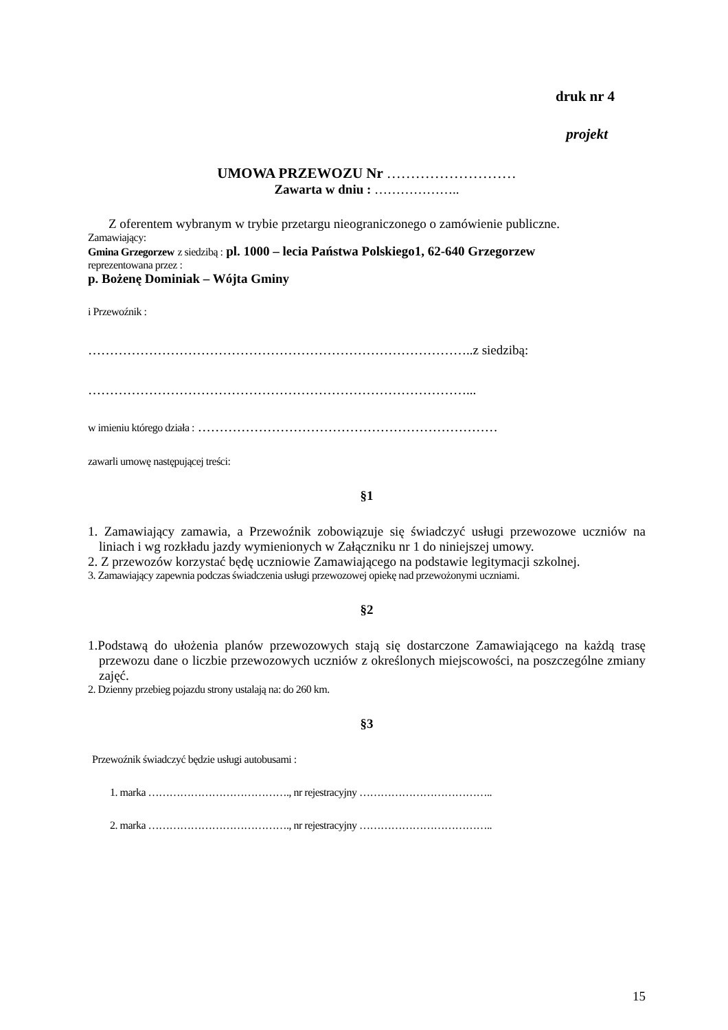druk nr 4
projekt
UMOWA PRZEWOZU Nr ………………………
Zawarta w dniu : ………………..
Z oferentem wybranym w trybie przetargu nieograniczonego o zamówienie publiczne.
Zamawiający:
Gmina Grzegorzew z siedzibą : pl. 1000 – lecia Państwa Polskiego1, 62-640 Grzegorzew
reprezentowana przez :
p. Bożenę Dominiak – Wójta Gminy
i Przewoźnik :
……………………………………………………………………………..z siedzibą:
……………………………………………………………………………...
w imieniu którego działa : ……………………………………………………………
zawarli umowę następującej treści:
§1
1. Zamawiający zamawia, a Przewoźnik zobowiązuje się świadczyć usługi przewozowe uczniów na liniach i wg rozkładu jazdy wymienionych w Załączniku nr 1 do niniejszej umowy.
2. Z przewozów korzystać będę uczniowie Zamawiającego na podstawie legitymacji szkolnej.
3. Zamawiający zapewnia podczas świadczenia usługi przewozowej opiekę nad przewożonymi uczniami.
§2
1.Podstawą do ułożenia planów przewozowych stają się dostarczone Zamawiającego na każdą trasę przewozu dane o liczbie przewozowych uczniów z określonych miejscowości, na poszczególne zmiany zajęć.
2. Dzienny przebieg pojazdu strony ustalają na: do 260 km.
§3
Przewoźnik świadczyć będzie usługi autobusami :
1. marka …………………………………., nr rejestracyjny ………………………………..
2. marka …………………………………., nr rejestracyjny ………………………………..
15